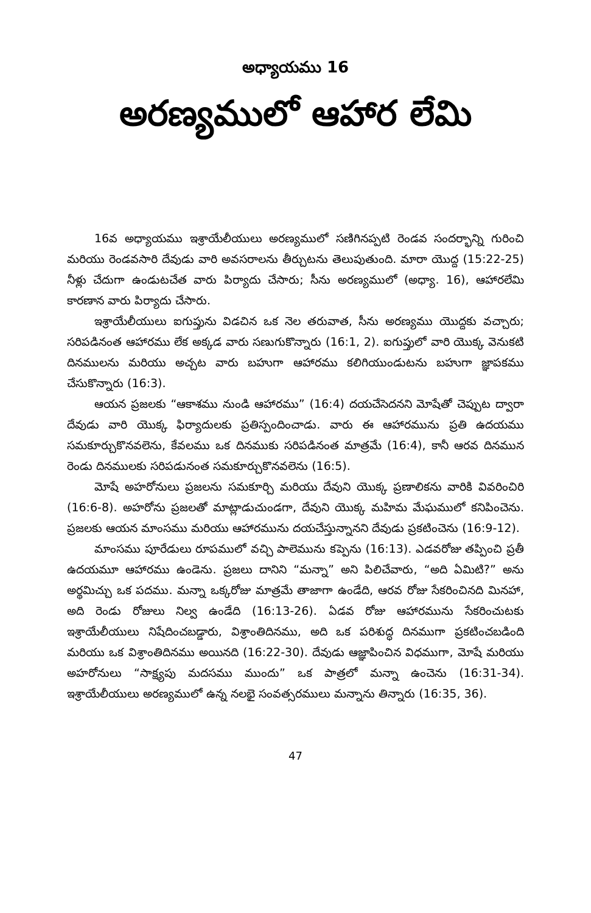అధ్యాయము 16
అరణ్యములో ఆహార లేమి
16వ అధ్యాయము ఇశ్రాయేలీయులు అరణ్యములో సణిగినప్పటి రెండవ సందర్భాన్ని గురించి మరియు రెండవసారి దేవుడు వారి అవసరాలను తీర్చుటను తెలుపుతుంది. మారా యొద్ద (15:22-25) నీళ్లు చేదుగా ఉండుటచేత వారు పిర్యాదు చేసారు; సీను అరణ్యములో (అధ్యా. 16), ఆహారలేమి కారణాన వారు పిర్యాదు చేసారు.
ఇశ్రాయేలీయులు ఐగుప్తును విడచిన ఒక నెల తరువాత, సీను అరణ్యము యొద్దకు వచ్చారు; సరిపడినంత ఆహారము లేక అక్కడ వారు సణుగుకొన్నారు (16:1, 2). ఐగుప్తులో వారి యొక్క వెనుకటి దినములను మరియు అచ్చట వారు బహుగా ఆహారము కలిగియుండుటను బహుగా జ్ఞాపకము చేసుకొన్నారు (16:3).
ఆయన ప్రజలకు “ఆకాశము నుండి ఆహారము” (16:4) దయచేసెదనని మోషేతో చెప్పుట ద్వారా దేవుడు వారి యొక్క ఫిర్యాదులకు ప్రతిస్పందించాడు. వారు ఈ ఆహారమును ప్రతి ఉదయము సమకూర్చుకొనవలెను, కేవలము ఒక దినముకు సరిపడినంత మాత్రమే (16:4), కానీ ఆరవ దినమున రెండు దినములకు సరిపడునంత సమకూర్చుకొనవలెను (16:5).
మోషే అహరోనులు ప్రజలను సమకూర్చి మరియు దేవుని యొక్క ప్రణాలికను వారికి వివరించిరి (16:6-8). అహరోను ప్రజలతో మాట్లాడుచుండగా, దేవుని యొక్క మహిమ మేఘములో కనిపించెను. ప్రజలకు ఆయన మాంసము మరియు ఆహారమును దయచేస్తున్నానని దేవుడు ప్రకటించెను (16:9-12).
మాంసము పూరేడులు రూపములో వచ్చి పాలెమును కప్పెను (16:13). ఎడవరోజు తప్పించి ప్రతీ ఉదయమూ ఆహారము ఉండెను. ప్రజలు దానిని “మన్నా” అని పిలిచేవారు, “అది ఏమిటి?” అను అర్థమిచ్చు ఒక పదము. మన్నా ఒక్కరోజు మాత్రమే తాజాగా ఉండేది, ఆరవ రోజు సేకరించినది మినహా, అది రెండు రోజులు నిల్వ ఉండేది (16:13-26). ఏడవ రోజు ఆహారమును సేకరించుటకు ఇశ్రాయేలీయులు నిషేదించబడ్డారు, విశ్రాంతిదినము, అది ఒక పరిశుద్ధ దినముగా ప్రకటించబడింది మరియు ఒక విశ్రాంతిదినము అయినది (16:22-30). దేవుడు ఆజ్ఞాపించిన విధముగా, మోషే మరియు అహరోనులు “సాక్ష్యపు మదసము ముందు” ఒక పాత్రలో మన్నా ఉంచెను (16:31-34). ఇశ్రాయేలీయులు అరణ్యములో ఉన్న నలభై సంవత్సరములు మన్నాను తిన్నారు (16:35, 36).
47